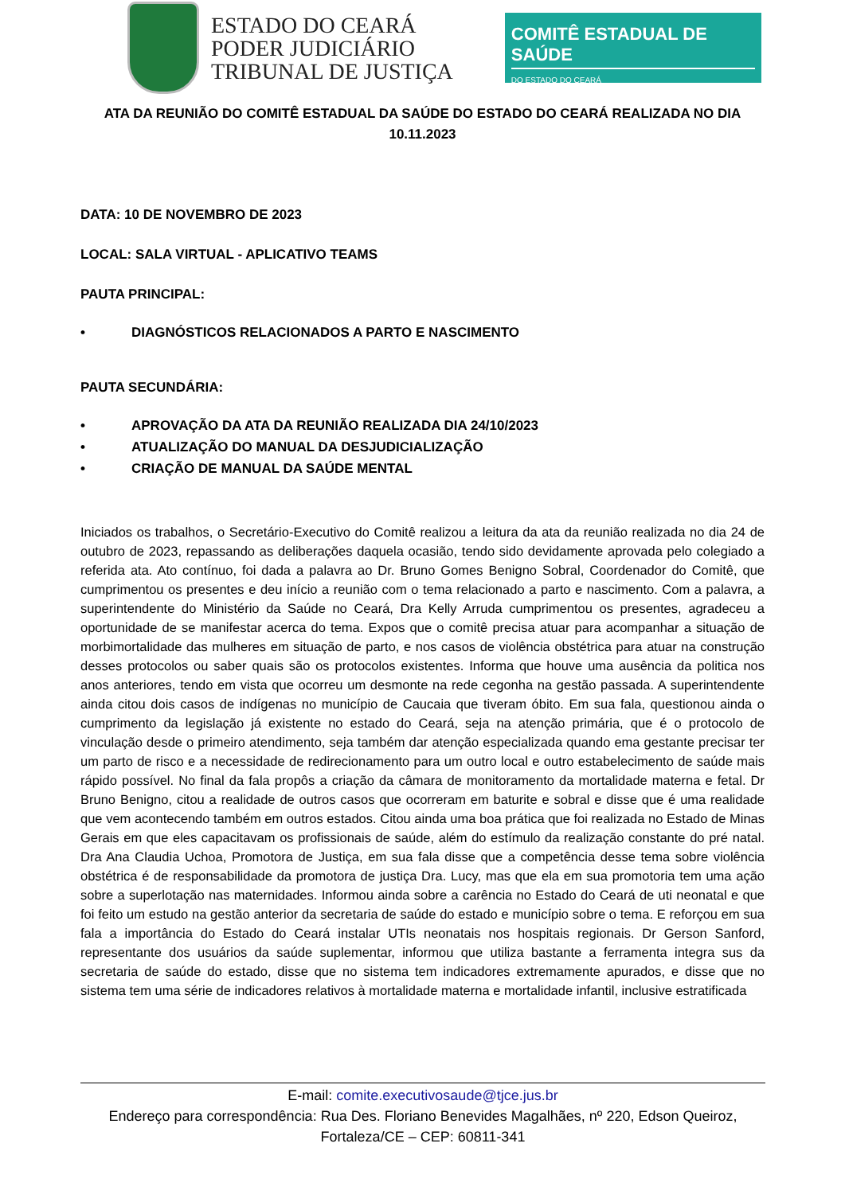ESTADO DO CEARÁ
PODER JUDICIÁRIO
TRIBUNAL DE JUSTIÇA
COMITÊ ESTADUAL DE SAÚDE
DO ESTADO DO CEARÁ
ATA DA REUNIÃO DO COMITÊ ESTADUAL DA SAÚDE DO ESTADO DO CEARÁ REALIZADA NO DIA 10.11.2023
DATA: 10 DE NOVEMBRO DE 2023
LOCAL: SALA VIRTUAL - APLICATIVO TEAMS
PAUTA PRINCIPAL:
• DIAGNÓSTICOS RELACIONADOS A PARTO E NASCIMENTO
PAUTA SECUNDÁRIA:
• APROVAÇÃO DA ATA DA REUNIÃO REALIZADA DIA 24/10/2023
• ATUALIZAÇÃO DO MANUAL DA DESJUDICIALIZAÇÃO
• CRIAÇÃO DE MANUAL DA SAÚDE MENTAL
Iniciados os trabalhos, o Secretário-Executivo do Comitê realizou a leitura da ata da reunião realizada no dia 24 de outubro de 2023, repassando as deliberações daquela ocasião, tendo sido devidamente aprovada pelo colegiado a referida ata. Ato contínuo, foi dada a palavra ao Dr. Bruno Gomes Benigno Sobral, Coordenador do Comitê, que cumprimentou os presentes e deu início a reunião com o tema relacionado a parto e nascimento. Com a palavra, a superintendente do Ministério da Saúde no Ceará, Dra Kelly Arruda cumprimentou os presentes, agradeceu a oportunidade de se manifestar acerca do tema. Expos que o comitê precisa atuar para acompanhar a situação de morbimortalidade das mulheres em situação de parto, e nos casos de violência obstétrica para atuar na construção desses protocolos ou saber quais são os protocolos existentes. Informa que houve uma ausência da politica nos anos anteriores, tendo em vista que ocorreu um desmonte na rede cegonha na gestão passada. A superintendente ainda citou dois casos de indígenas no município de Caucaia que tiveram óbito. Em sua fala, questionou ainda o cumprimento da legislação já existente no estado do Ceará, seja na atenção primária, que é o protocolo de vinculação desde o primeiro atendimento, seja também dar atenção especializada quando ema gestante precisar ter um parto de risco e a necessidade de redirecionamento para um outro local e outro estabelecimento de saúde mais rápido possível. No final da fala propôs a criação da câmara de monitoramento da mortalidade materna e fetal. Dr Bruno Benigno, citou a realidade de outros casos que ocorreram em baturite e sobral e disse que é uma realidade que vem acontecendo também em outros estados. Citou ainda uma boa prática que foi realizada no Estado de Minas Gerais em que eles capacitavam os profissionais de saúde, além do estímulo da realização constante do pré natal. Dra Ana Claudia Uchoa, Promotora de Justiça, em sua fala disse que a competência desse tema sobre violência obstétrica é de responsabilidade da promotora de justiça Dra. Lucy, mas que ela em sua promotoria tem uma ação sobre a superlotação nas maternidades. Informou ainda sobre a carência no Estado do Ceará de uti neonatal e que foi feito um estudo na gestão anterior da secretaria de saúde do estado e município sobre o tema. E reforçou em sua fala a importância do Estado do Ceará instalar UTIs neonatais nos hospitais regionais. Dr Gerson Sanford, representante dos usuários da saúde suplementar, informou que utiliza bastante a ferramenta integra sus da secretaria de saúde do estado, disse que no sistema tem indicadores extremamente apurados, e disse que no sistema tem uma série de indicadores relativos à mortalidade materna e mortalidade infantil, inclusive estratificada
E-mail: comite.executivosaude@tjce.jus.br
Endereço para correspondência: Rua Des. Floriano Benevides Magalhães, nº 220, Edson Queiroz, Fortaleza/CE – CEP: 60811-341